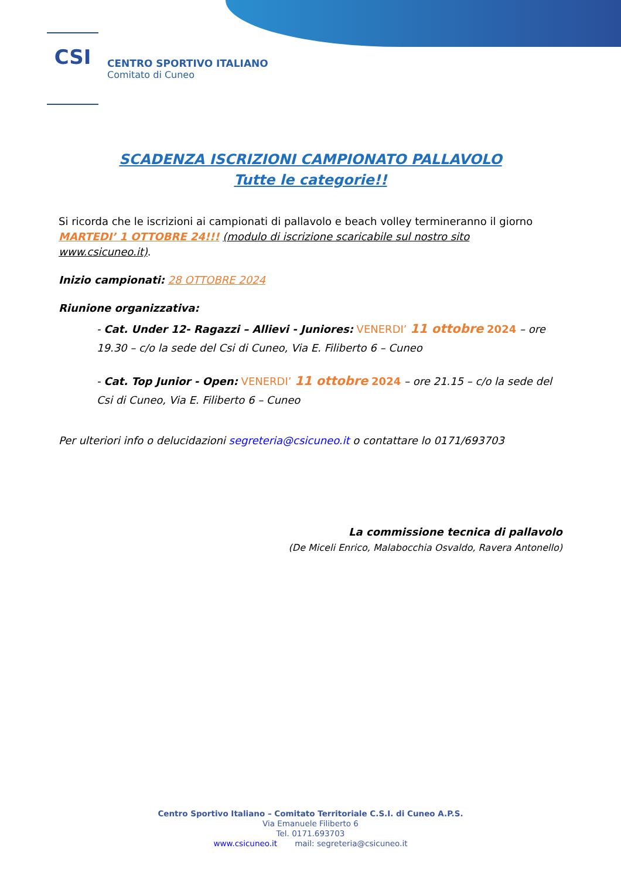CSI
CENTRO SPORTIVO ITALIANO
Comitato di Cuneo
SCADENZA ISCRIZIONI CAMPIONATO PALLAVOLO
Tutte le categorie!!
Si ricorda che le iscrizioni ai campionati di pallavolo e beach volley termineranno il giorno MARTEDI’ 1 OTTOBRE 24!!! (modulo di iscrizione scaricabile sul nostro sito www.csicuneo.it).
Inizio campionati: 28 OTTOBRE 2024
Riunione organizzativa:
- Cat. Under 12- Ragazzi – Allievi - Juniores: VENERDI’ 11 ottobre 2024 – ore 19.30 – c/o la sede del Csi di Cuneo, Via E. Filiberto 6 – Cuneo
- Cat. Top Junior - Open: VENERDI’ 11 ottobre 2024 – ore 21.15 – c/o la sede del Csi di Cuneo, Via E. Filiberto 6 – Cuneo
Per ulteriori info o delucidazioni segreteria@csicuneo.it o contattare lo 0171/693703
La commissione tecnica di pallavolo
(De Miceli Enrico, Malabocchia Osvaldo, Ravera Antonello)
Centro Sportivo Italiano – Comitato Territoriale C.S.I. di Cuneo A.P.S.
Via Emanuele Filiberto 6
Tel. 0171.693703
www.csicuneo.it mail: segreteria@csicuneo.it